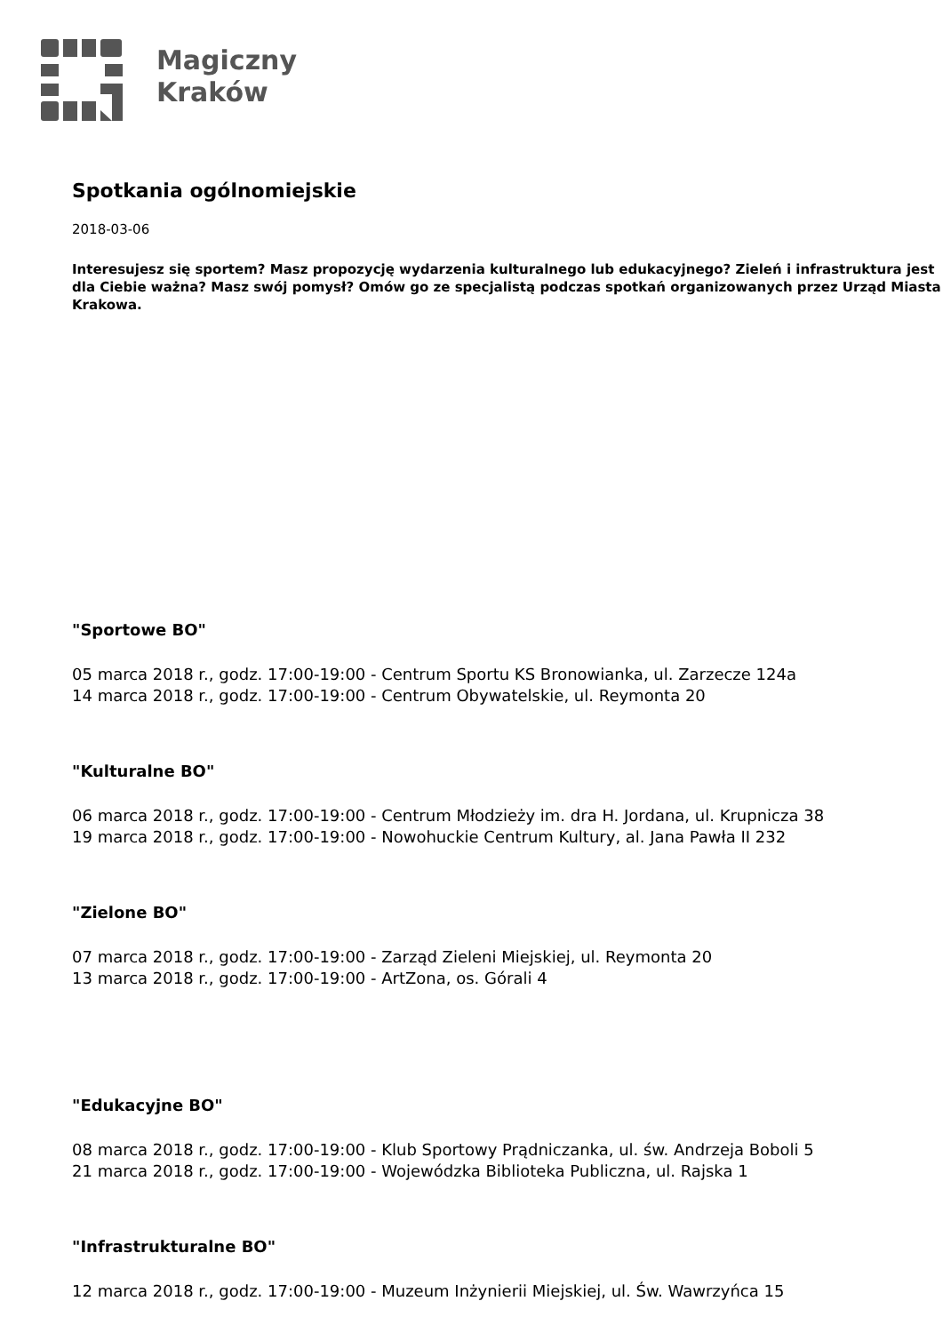Magiczny
Kraków
Spotkania ogólnomiejskie
2018-03-06
Interesujesz się sportem? Masz propozycję wydarzenia kulturalnego lub edukacyjnego? Zieleń i infrastruktura jest dla Ciebie ważna? Masz swój pomysł? Omów go ze specjalistą podczas spotkań organizowanych przez Urząd Miasta Krakowa.
"Sportowe BO"
05 marca 2018 r., godz. 17:00-19:00 - Centrum Sportu KS Bronowianka, ul. Zarzecze 124a
14 marca 2018 r., godz. 17:00-19:00 - Centrum Obywatelskie, ul. Reymonta 20
"Kulturalne BO"
06 marca 2018 r., godz. 17:00-19:00 - Centrum Młodzieży im. dra H. Jordana, ul. Krupnicza 38
19 marca 2018 r., godz. 17:00-19:00 - Nowohuckie Centrum Kultury, al. Jana Pawła II 232
"Zielone BO"
07 marca 2018 r., godz. 17:00-19:00 - Zarząd Zieleni Miejskiej, ul. Reymonta 20
13 marca 2018 r., godz. 17:00-19:00 - ArtZona, os. Górali 4
"Edukacyjne BO"
08 marca 2018 r., godz. 17:00-19:00 - Klub Sportowy Prądniczanka, ul. św. Andrzeja Boboli 5
21 marca 2018 r., godz. 17:00-19:00 - Wojewódzka Biblioteka Publiczna, ul. Rajska 1
"Infrastrukturalne BO"
12 marca 2018 r., godz. 17:00-19:00 - Muzeum Inżynierii Miejskiej, ul. Św. Wawrzyńca 15